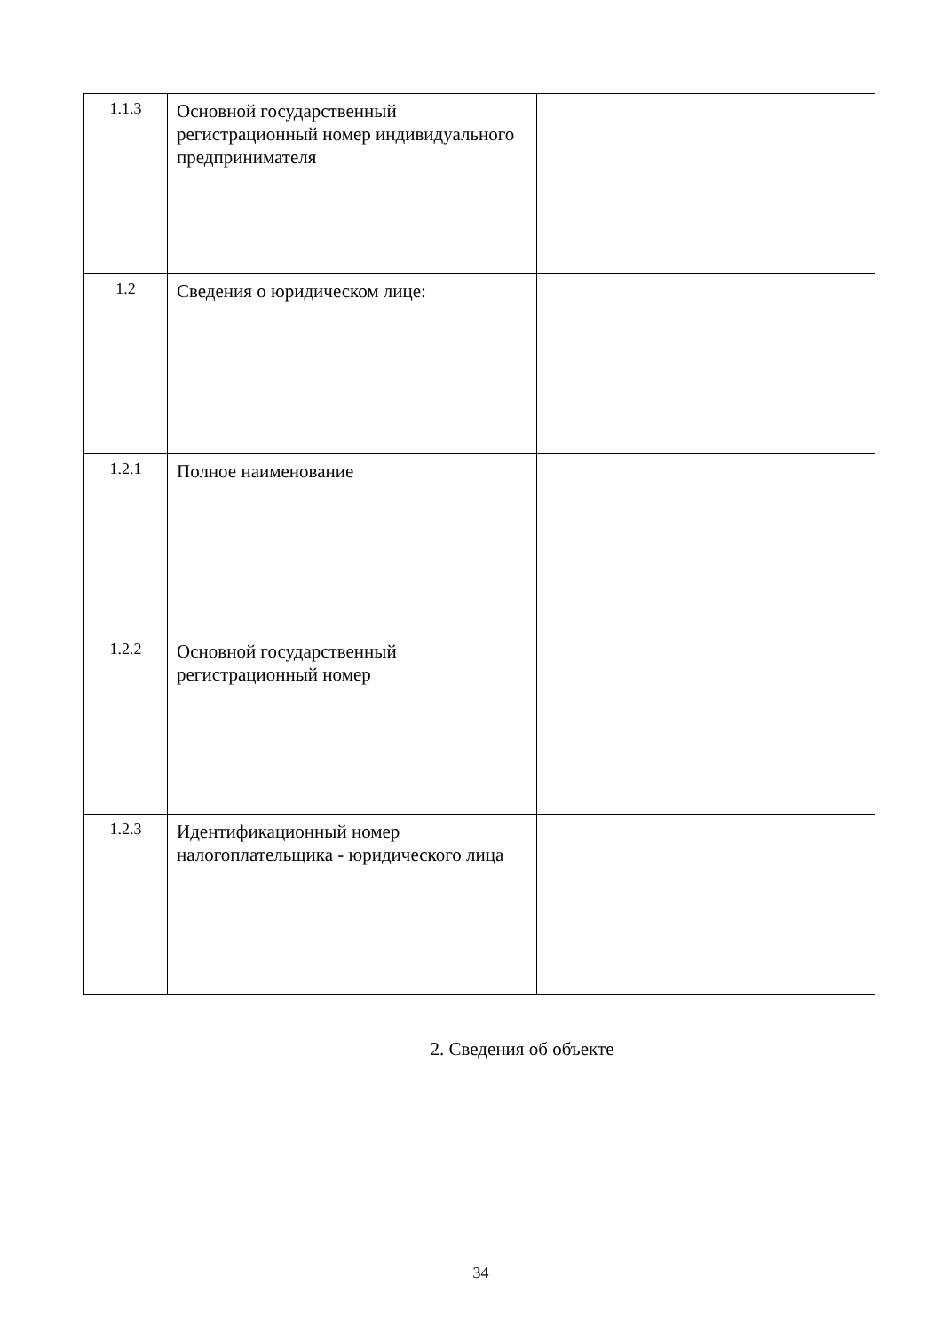| 1.1.3 | Основной государственный регистрационный номер индивидуального предпринимателя | |
| 1.2 | Сведения о юридическом лице: | |
| 1.2.1 | Полное наименование | |
| 1.2.2 | Основной государственный регистрационный номер | |
| 1.2.3 | Идентификационный номер налогоплательщика - юридического лица | |
2. Сведения об объекте
34